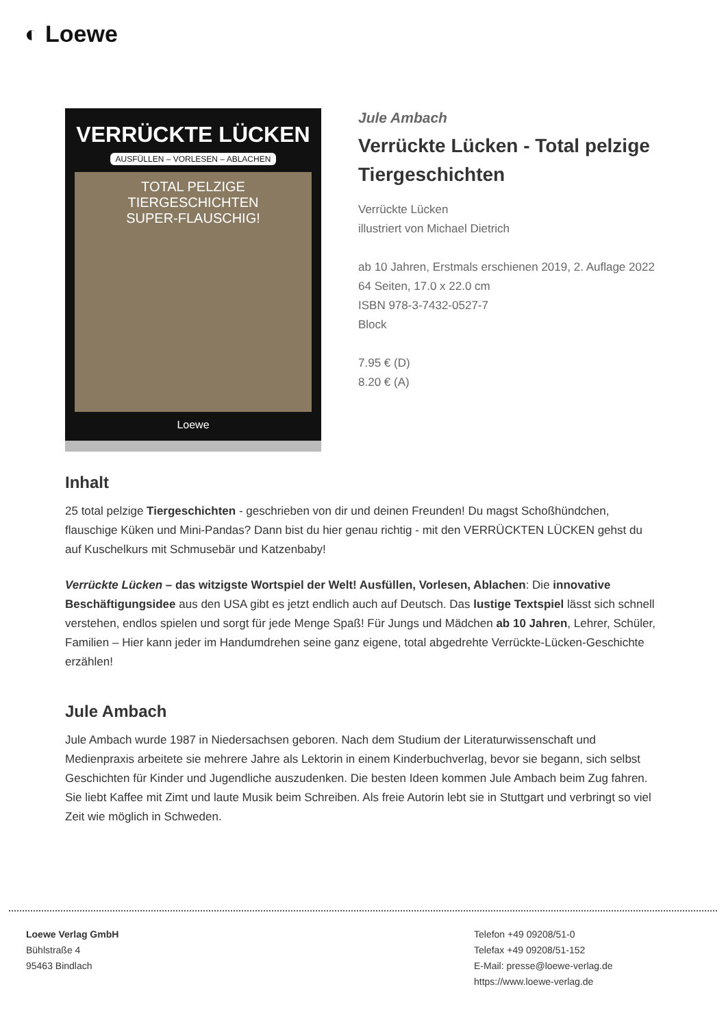◐ Loewe
VERRÜCKTE LÜCKEN
AUSFÜLLEN – VORLESEN – ABLACHEN
TOTAL PELZIGE TIERGESCHICHTEN
SUPER-FLAUSCHIG!
Loewe
Jule Ambach
Verrückte Lücken - Total pelzige Tiergeschichten
Verrückte Lücken
illustriert von Michael Dietrich
ab 10 Jahren, Erstmals erschienen 2019, 2. Auflage 2022
64 Seiten, 17.0 x 22.0 cm
ISBN 978-3-7432-0527-7
Block
7.95 € (D)
8.20 € (A)
Inhalt
25 total pelzige Tiergeschichten - geschrieben von dir und deinen Freunden! Du magst Schoßhündchen, flauschige Küken und Mini-Pandas? Dann bist du hier genau richtig - mit den VERRÜCKTEN LÜCKEN gehst du auf Kuschelkurs mit Schmusebär und Katzenbaby!
Verrückte Lücken – das witzigste Wortspiel der Welt! Ausfüllen, Vorlesen, Ablachen: Die innovative Beschäftigungsidee aus den USA gibt es jetzt endlich auch auf Deutsch. Das lustige Textspiel lässt sich schnell verstehen, endlos spielen und sorgt für jede Menge Spaß! Für Jungs und Mädchen ab 10 Jahren, Lehrer, Schüler, Familien – Hier kann jeder im Handumdrehen seine ganz eigene, total abgedrehte Verrückte-Lücken-Geschichte erzählen!
Jule Ambach
Jule Ambach wurde 1987 in Niedersachsen geboren. Nach dem Studium der Literaturwissenschaft und Medienpraxis arbeitete sie mehrere Jahre als Lektorin in einem Kinderbuchverlag, bevor sie begann, sich selbst Geschichten für Kinder und Jugendliche auszudenken. Die besten Ideen kommen Jule Ambach beim Zug fahren. Sie liebt Kaffee mit Zimt und laute Musik beim Schreiben. Als freie Autorin lebt sie in Stuttgart und verbringt so viel Zeit wie möglich in Schweden.
Loewe Verlag GmbH
Bühlstraße 4
95463 Bindlach
Telefon +49 09208/51-0
Telefax +49 09208/51-152
E-Mail: presse@loewe-verlag.de
https://www.loewe-verlag.de